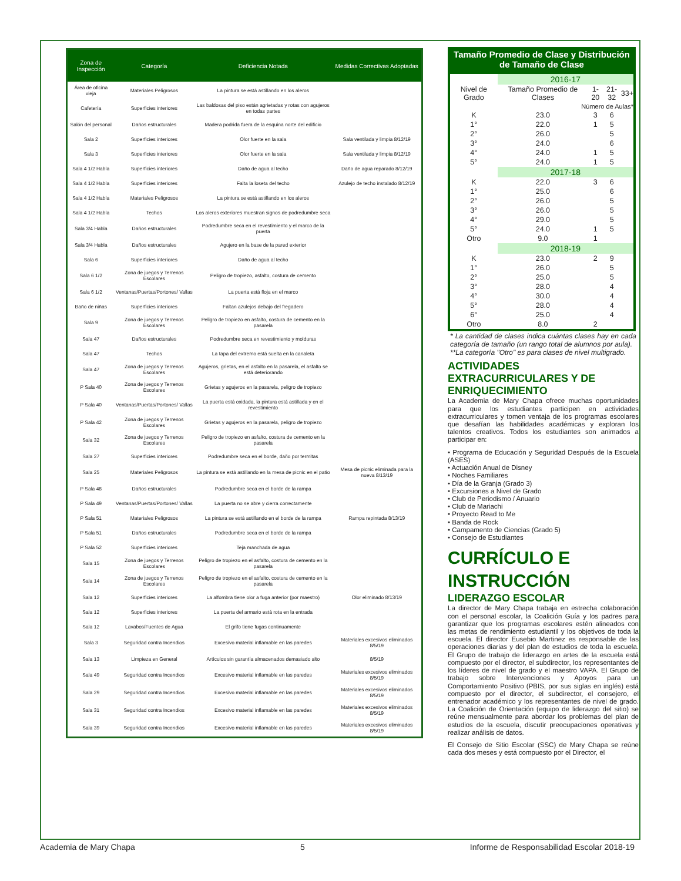| Zona de Inspección | Categoría | Deficiencia Notada | Medidas Correctivas Adoptadas |
| --- | --- | --- | --- |
| Área de oficina vieja | Materiales Peligrosos | La pintura se está astillando en los aleros | |
| Cafetería | Superficies interiores | Las baldosas del piso están agrietadas y rotas con agujeros en todas partes | |
| Salón del personal | Daños estructurales | Madera podrida fuera de la esquina norte del edificio | |
| Sala 2 | Superficies interiores | Olor fuerte en la sala | Sala ventilada y limpia 8/12/19 |
| Sala 3 | Superficies interiores | Olor fuerte en la sala | Sala ventilada y limpia 8/12/19 |
| Sala 4 1/2 Habla | Superficies interiores | Daño de agua al techo | Daño de agua reparado 8/12/19 |
| Sala 4 1/2 Habla | Superficies interiores | Falta la loseta del techo | Azulejo de techo instalado 8/12/19 |
| Sala 4 1/2 Habla | Materiales Peligrosos | La pintura se está astillando en los aleros | |
| Sala 4 1/2 Habla | Techos | Los aleros exteriores muestran signos de podredumbre seca | |
| Sala 3/4 Habla | Daños estructurales | Podredumbre seca en el revestimiento y el marco de la puerta | |
| Sala 3/4 Habla | Daños estructurales | Agujero en la base de la pared exterior | |
| Sala 6 | Superficies interiores | Daño de agua al techo | |
| Sala 6 1/2 | Zona de juegos y Terrenos Escolares | Peligro de tropiezo, asfalto, costura de cemento | |
| Sala 6 1/2 | Ventanas/Puertas/Portones/ Vallas | La puerta está floja en el marco | |
| Baño de niñas | Superficies interiores | Faltan azulejos debajo del fregadero | |
| Sala 9 | Zona de juegos y Terrenos Escolares | Peligro de tropiezo en asfalto, costura de cemento en la pasarela | |
| Sala 47 | Daños estructurales | Podredumbre seca en revestimiento y molduras | |
| Sala 47 | Techos | La tapa del extremo está suelta en la canaleta | |
| Sala 47 | Zona de juegos y Terrenos Escolares | Agujeros, grietas, en el asfalto en la pasarela, el asfalto se está deteriorando | |
| P Sala 40 | Zona de juegos y Terrenos Escolares | Grietas y agujeros en la pasarela, peligro de tropiezo | |
| P Sala 40 | Ventanas/Puertas/Portones/ Vallas | La puerta está oxidada, la pintura está astillada y en el revestimiento | |
| P Sala 42 | Zona de juegos y Terrenos Escolares | Grietas y agujeros en la pasarela, peligro de tropiezo | |
| Sala 32 | Zona de juegos y Terrenos Escolares | Peligro de tropiezo en asfalto, costura de cemento en la pasarela | |
| Sala 27 | Superficies interiores | Podredumbre seca en el borde, daño por termitas | |
| Sala 25 | Materiales Peligrosos | La pintura se está astillando en la mesa de picnic en el patio | Mesa de picnic eliminada para la nueva 8/13/19 |
| P Sala 48 | Daños estructurales | Podredumbre seca en el borde de la rampa | |
| P Sala 49 | Ventanas/Puertas/Portones/ Vallas | La puerta no se abre y cierra correctamente | |
| P Sala 51 | Materiales Peligrosos | La pintura se está astillando en el borde de la rampa | Rampa repintada 8/13/19 |
| P Sala 51 | Daños estructurales | Podredumbre seca en el borde de la rampa | |
| P Sala 52 | Superficies interiores | Teja manchada de agua | |
| Sala 15 | Zona de juegos y Terrenos Escolares | Peligro de tropiezo en el asfalto, costura de cemento en la pasarela | |
| Sala 14 | Zona de juegos y Terrenos Escolares | Peligro de tropiezo en el asfalto, costura de cemento en la pasarela | |
| Sala 12 | Superficies interiores | La alfombra tiene olor a fuga anterior (por maestro) | Olor eliminado 8/13/19 |
| Sala 12 | Superficies interiores | La puerta del armario está rota en la entrada | |
| Sala 12 | Lavabos/Fuentes de Agua | El grifo tiene fugas continuamente | |
| Sala 3 | Seguridad contra Incendios | Excesivo material inflamable en las paredes | Materiales excesivos eliminados 8/5/19 |
| Sala 13 | Limpieza en General | Artículos sin garantía almacenados demasiado alto | 8/5/19 |
| Sala 49 | Seguridad contra Incendios | Excesivo material inflamable en las paredes | Materiales excesivos eliminados 8/5/19 |
| Sala 29 | Seguridad contra Incendios | Excesivo material inflamable en las paredes | Materiales excesivos eliminados 8/5/19 |
| Sala 31 | Seguridad contra Incendios | Excesivo material inflamable en las paredes | Materiales excesivos eliminados 8/5/19 |
| Sala 39 | Seguridad contra Incendios | Excesivo material inflamable en las paredes | Materiales excesivos eliminados 8/5/19 |
Tamaño Promedio de Clase y Distribución de Tamaño de Clase
| | 2016-17 | | | |
| Nivel de Grado | Tamaño Promedio de Clases | 1-20 | 21-32 | 33+ |
| Número de Aulas* | | | | |
| K | 23.0 | 3 | 6 | |
| 1° | 22.0 | 1 | 5 | |
| 2° | 26.0 | | 5 | |
| 3° | 24.0 | | 6 | |
| 4° | 24.0 | 1 | 5 | |
| 5° | 24.0 | 1 | 5 | |
| | 2017-18 | | | |
| K | 22.0 | 3 | 6 | |
| 1° | 25.0 | | 6 | |
| 2° | 26.0 | | 5 | |
| 3° | 26.0 | | 5 | |
| 4° | 29.0 | | 5 | |
| 5° | 24.0 | 1 | 5 | |
| Otro | 9.0 | 1 | | |
| | 2018-19 | | | |
| K | 23.0 | 2 | 9 | |
| 1° | 26.0 | | 5 | |
| 2° | 25.0 | | 5 | |
| 3° | 28.0 | | 4 | |
| 4° | 30.0 | | 4 | |
| 5° | 28.0 | | 4 | |
| 6° | 25.0 | | 4 | |
| Otro | 8.0 | 2 | | |
* La cantidad de clases indica cuántas clases hay en cada categoría de tamaño (un rango total de alumnos por aula).
**La categoría "Otro" es para clases de nivel multigrado.
ACTIVIDADES EXTRACURRICULARES Y DE ENRIQUECIMIENTO
La Academia de Mary Chapa ofrece muchas oportunidades para que los estudiantes participen en actividades extracurriculares y tomen ventaja de los programas escolares que desafían las habilidades académicas y exploran los talentos creativos. Todos los estudiantes son animados a participar en:
• Programa de Educación y Seguridad Después de la Escuela (ASES)
• Actuación Anual de Disney
• Noches Familiares
• Día de la Granja (Grado 3)
• Excursiones a Nivel de Grado
• Club de Periodismo / Anuario
• Club de Mariachi
• Proyecto Read to Me
• Banda de Rock
• Campamento de Ciencias (Grado 5)
• Consejo de Estudiantes
CURRÍCULO E INSTRUCCIÓN
LIDERAZGO ESCOLAR
La director de Mary Chapa trabaja en estrecha colaboración con el personal escolar, la Coalición Guía y los padres para garantizar que los programas escolares estén alineados con las metas de rendimiento estudiantil y los objetivos de toda la escuela. El director Eusebio Martinez es responsable de las operaciones diarias y del plan de estudios de toda la escuela. El Grupo de trabajo de liderazgo en artes de la escuela está compuesto por el director, el subdirector, los representantes de los líderes de nivel de grado y el maestro VAPA. El Grupo de trabajo sobre Intervenciones y Apoyos para un Comportamiento Positivo (PBIS, por sus siglas en inglés) está compuesto por el director, el subdirector, el consejero, el entrenador académico y los representantes de nivel de grado. La Coalición de Orientación (equipo de liderazgo del sitio) se reúne mensualmente para abordar los problemas del plan de estudios de la escuela, discutir preocupaciones operativas y realizar análisis de datos.
El Consejo de Sitio Escolar (SSC) de Mary Chapa se reúne cada dos meses y está compuesto por el Director, el
Academia de Mary Chapa 5 Informe de Responsabilidad Escolar 2018-19